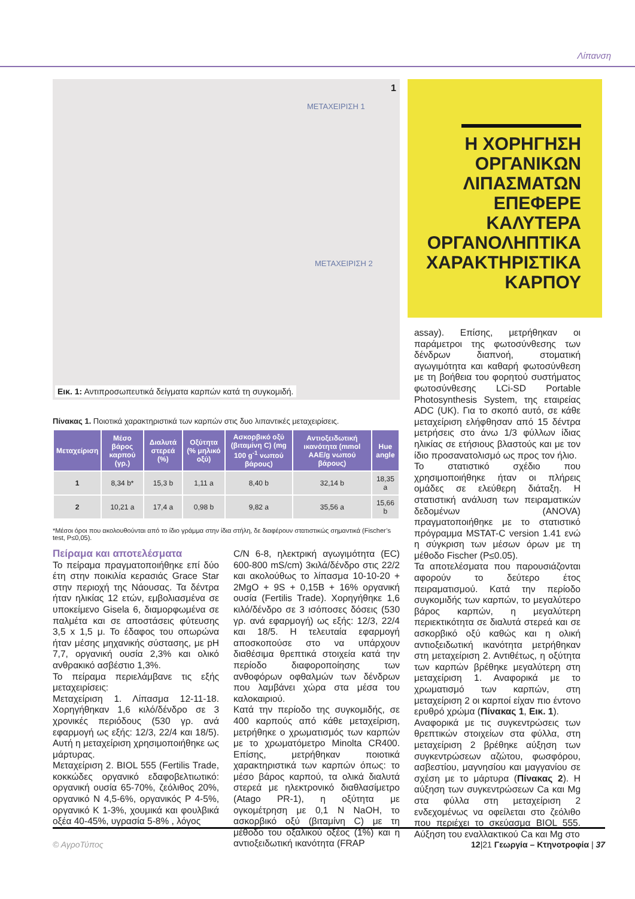Λίπανση
1
ΜΕΤΑΧΕΙΡΙΣΗ 1
ΜΕΤΑΧΕΙΡΙΣΗ 2
Εικ. 1: Αντιπροσωπευτικά δείγματα καρπών κατά τη συγκομιδή.
Η ΧΟΡΗΓΗΣΗ ΟΡΓΑΝΙΚΩΝ ΛΙΠΑΣΜΑΤΩΝ ΕΠΕΦΕΡΕ ΚΑΛΥΤΕΡΑ ΟΡΓΑΝΟΛΗΠΤΙΚΑ ΧΑΡΑΚΤΗΡΙΣΤΙΚΑ ΚΑΡΠΟΥ
Πίνακας 1. Ποιοτικά χαρακτηριστικά των καρπών στις δυο λιπαντικές μεταχειρίσεις.
| Μεταχείριση | Μέσο βάρος καρπού (γρ.) | Διαλυτά στερεά (%) | Οξύτητα (% μηλικό οξύ) | Ασκορβικό οξύ (βιταμίνη C) (mg 100 g<sup>-1</sup> νωπού βάρους) | Αντιοξειδωτική ικανότητα (mmol AAE/g νωπού βάρους) | Hue angle |
| --- | --- | --- | --- | --- | --- | --- |
| 1 | 8,34 b* | 15,3 b | 1,11 a | 8,40 b | 32,14 b | 18,35 a |
| 2 | 10,21 a | 17,4 a | 0,98 b | 9,82 a | 35,56 a | 15,66 b |
*Μέσοι όροι που ακολουθούνται από το ίδιο γράμμα στην ίδια στήλη, δε διαφέρουν στατιστικώς σημαντικά (Fischer’s test, P≤0,05).
Πείραμα και αποτελέσματα
Το πείραμα πραγματοποιήθηκε επί δύο έτη στην ποικιλία κερασιάς Grace Star στην περιοχή της Νάουσας. Τα δέντρα ήταν ηλικίας 12 ετών, εμβολιασμένα σε υποκείμενο Gisela 6, διαμορφωμένα σε παλμέτα και σε αποστάσεις φύτευσης 3,5 x 1,5 μ. Το έδαφος του οπωρώνα ήταν μέσης μηχανικής σύστασης, με pH 7,7, οργανική ουσία 2,3% και ολικό ανθρακικό ασβέστιο 1,3%.
Το πείραμα περιελάμβανε τις εξής μεταχειρίσεις:
Μεταχείριση 1. Λίπασμα 12-11-18. Χορηγήθηκαν 1,6 κιλό/δένδρο σε 3 χρονικές περιόδους (530 γρ. ανά εφαρμογή ως εξής: 12/3, 22/4 και 18/5). Αυτή η μεταχείριση χρησιμοποιήθηκε ως μάρτυρας.
Μεταχείριση 2. BIOL 555 (Fertilis Trade, κοκκώδες οργανικό εδαφοβελτιωτικό: οργανική ουσία 65-70%, ζεόλιθος 20%, οργανικό N 4,5-6%, οργανικός P 4-5%, οργανικό K 1-3%, χουμικά και φουλβικά οξέα 40-45%, υγρασία 5-8% , λόγος
C/N 6-8, ηλεκτρική αγωγιμότητα (EC) 600-800 mS/cm) 3κιλά/δένδρο στις 22/2 και ακολούθως το λίπασμα 10-10-20 + 2MgO + 9S + 0,15B + 16% οργανική ουσία (Fertilis Trade). Χορηγήθηκε 1,6 κιλό/δένδρο σε 3 ισόποσες δόσεις (530 γρ. ανά εφαρμογή) ως εξής: 12/3, 22/4 και 18/5. Η τελευταία εφαρμογή αποσκοπούσε στο να υπάρχουν διαθέσιμα θρεπτικά στοιχεία κατά την περίοδο διαφοροποίησης των ανθοφόρων οφθαλμών των δένδρων που λαμβάνει χώρα στα μέσα του καλοκαιριού.
Κατά την περίοδο της συγκομιδής, σε 400 καρπούς από κάθε μεταχείριση, μετρήθηκε ο χρωματισμός των καρπών με το χρωματόμετρο Minolta CR400. Επίσης, μετρήθηκαν ποιοτικά χαρακτηριστικά των καρπών όπως: το μέσο βάρος καρπού, τα ολικά διαλυτά στερεά με ηλεκτρονικό διαθλασίμετρο (Atago PR-1), η οξύτητα με ογκομέτρηση με 0,1 N NaOH, το ασκορβικό οξύ (βιταμίνη C) με τη μέθοδο του οξαλικού οξέος (1%) και η αντιοξειδωτική ικανότητα (FRAP
assay). Επίσης, μετρήθηκαν οι παράμετροι της φωτοσύνθεσης των δένδρων διαπνοή, στοματική αγωγιμότητα και καθαρή φωτοσύνθεση με τη βοήθεια του φορητού συστήματος φωτοσύνθεσης LCi-SD Portable Photosynthesis System, της εταιρείας ADC (UK). Για το σκοπό αυτό, σε κάθε μεταχείριση ελήφθησαν από 15 δέντρα μετρήσεις στο άνω 1/3 φύλλων ίδιας ηλικίας σε ετήσιους βλαστούς και με τον ίδιο προσανατολισμό ως προς τον ήλιο.
Το στατιστικό σχέδιο που χρησιμοποιήθηκε ήταν οι πλήρεις ομάδες σε ελεύθερη διάταξη. Η στατιστική ανάλυση των πειραματικών δεδομένων (ANOVA) πραγματοποιήθηκε με το στατιστικό πρόγραμμα MSTAT-C version 1.41 ενώ η σύγκριση των μέσων όρων με τη μέθοδο Fischer (P≤0.05).
Τα αποτελέσματα που παρουσιάζονται αφορούν το δεύτερο έτος πειραματισμού. Κατά την περίοδο συγκομιδής των καρπών, το μεγαλύτερο βάρος καρπών, η μεγαλύτερη περιεκτικότητα σε διαλυτά στερεά και σε ασκορβικό οξύ καθώς και η ολική αντιοξειδωτική ικανότητα μετρήθηκαν στη μεταχείριση 2. Αντιθέτως, η οξύτητα των καρπών βρέθηκε μεγαλύτερη στη μεταχείριση 1. Αναφορικά με το χρωματισμό των καρπών, στη μεταχείριση 2 οι καρποί είχαν πιο έντονο ερυθρό χρώμα (Πίνακας 1, Εικ. 1).
Αναφορικά με τις συγκεντρώσεις των θρεπτικών στοιχείων στα φύλλα, στη μεταχείριση 2 βρέθηκε αύξηση των συγκεντρώσεων αζώτου, φωσφόρου, ασβεστίου, μαγνησίου και μαγγανίου σε σχέση με το μάρτυρα (Πίνακας 2). Η αύξηση των συγκεντρώσεων Ca και Mg στα φύλλα στη μεταχείριση 2 ενδεχομένως να οφείλεται στο ζεόλιθο που περιέχει το σκεύασμα BIOL 555. Αύξηση του εναλλακτικού Ca και Mg στο
© ΑγροΤύπος 12|21 Γεωργία – Κτηνοτροφία | 37